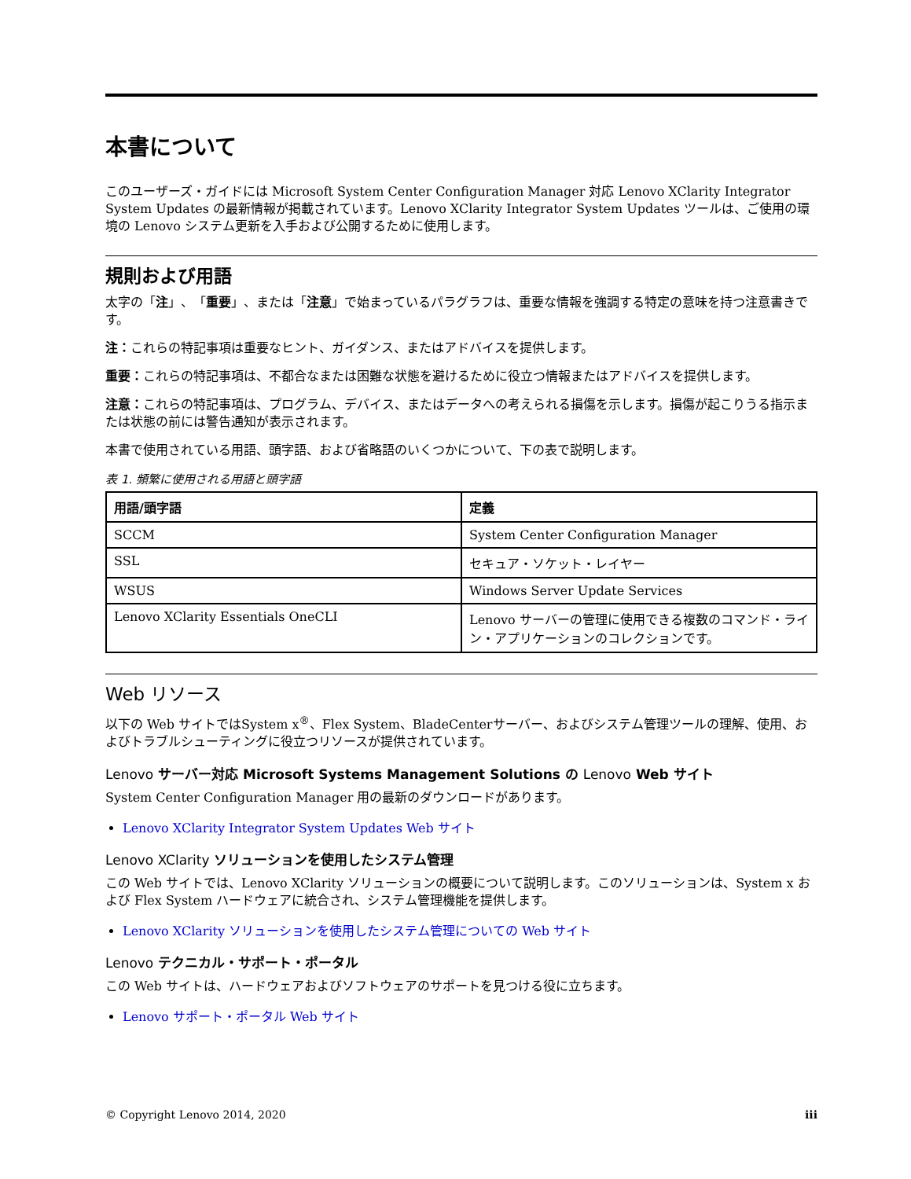本書について
このユーザーズ・ガイドには Microsoft System Center Configuration Manager 対応 Lenovo XClarity Integrator System Updates の最新情報が掲載されています。Lenovo XClarity Integrator System Updates ツールは、ご使用の環境の Lenovo システム更新を入手および公開するために使用します。
規則および用語
太字の「注」、「重要」、または「注意」で始まっているパラグラフは、重要な情報を強調する特定の意味を持つ注意書きです。
注：これらの特記事項は重要なヒント、ガイダンス、またはアドバイスを提供します。
重要：これらの特記事項は、不都合なまたは困難な状態を避けるために役立つ情報またはアドバイスを提供します。
注意：これらの特記事項は、プログラム、デバイス、またはデータへの考えられる損傷を示します。損傷が起こりうる指示または状態の前には警告通知が表示されます。
本書で使用されている用語、頭字語、および省略語のいくつかについて、下の表で説明します。
表 1. 頻繁に使用される用語と頭字語
| 用語/頭字語 | 定義 |
| --- | --- |
| SCCM | System Center Configuration Manager |
| SSL | セキュア・ソケット・レイヤー |
| WSUS | Windows Server Update Services |
| Lenovo XClarity Essentials OneCLI | Lenovo サーバーの管理に使用できる複数のコマンド・ライン・アプリケーションのコレクションです。 |
Web リソース
以下の Web サイトではSystem x<sup>®</sup>、Flex System、BladeCenterサーバー、およびシステム管理ツールの理解、使用、およびトラブルシューティングに役立つリソースが提供されています。
Lenovo サーバー対応 Microsoft Systems Management Solutions の Lenovo Web サイト
System Center Configuration Manager 用の最新のダウンロードがあります。
Lenovo XClarity Integrator System Updates Web サイト
Lenovo XClarity ソリューションを使用したシステム管理
この Web サイトでは、Lenovo XClarity ソリューションの概要について説明します。このソリューションは、System x および Flex System ハードウェアに統合され、システム管理機能を提供します。
Lenovo XClarity ソリューションを使用したシステム管理についての Web サイト
Lenovo テクニカル・サポート・ポータル
この Web サイトは、ハードウェアおよびソフトウェアのサポートを見つける役に立ちます。
Lenovo サポート・ポータル Web サイト
© Copyright Lenovo 2014, 2020 iii